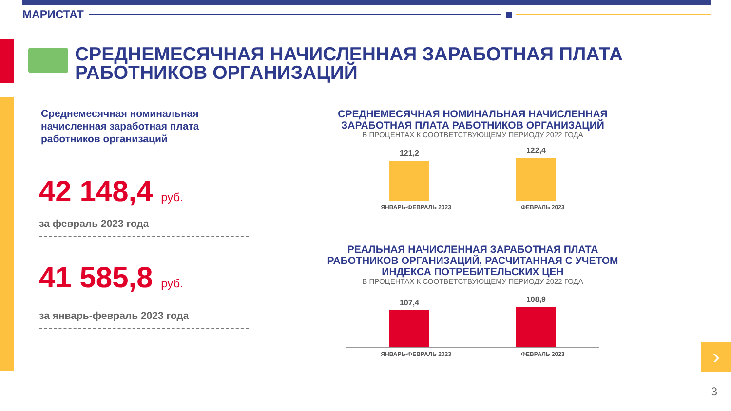МАРИСТАТ
СРЕДНЕМЕСЯЧНАЯ НАЧИСЛЕННАЯ ЗАРАБОТНАЯ ПЛАТА
РАБОТНИКОВ ОРГАНИЗАЦИЙ
Среднемесячная номинальная начисленная заработная плата работников организаций
42 148,4 руб.
за февраль 2023 года
41 585,8 руб.
за январь-февраль 2023 года
СРЕДНЕМЕСЯЧНАЯ НОМИНАЛЬНАЯ НАЧИСЛЕННАЯ ЗАРАБОТНАЯ ПЛАТА РАБОТНИКОВ ОРГАНИЗАЦИЙ
В ПРОЦЕНТАХ К СООТВЕТСТВУЮЩЕМУ ПЕРИОДУ 2022 ГОДА
121,2
122,4
ЯНВАРЬ-ФЕВРАЛЬ 2023 ФЕВРАЛЬ 2023
РЕАЛЬНАЯ НАЧИСЛЕННАЯ ЗАРАБОТНАЯ ПЛАТА РАБОТНИКОВ ОРГАНИЗАЦИЙ, РАСЧИТАННАЯ С УЧЕТОМ ИНДЕКСА ПОТРЕБИТЕЛЬСКИХ ЦЕН
В ПРОЦЕНТАХ К СООТВЕТСТВУЮЩЕМУ ПЕРИОДУ 2022 ГОДА
107,4
108,9
ЯНВАРЬ-ФЕВРАЛЬ 2023 ФЕВРАЛЬ 2023
›
3